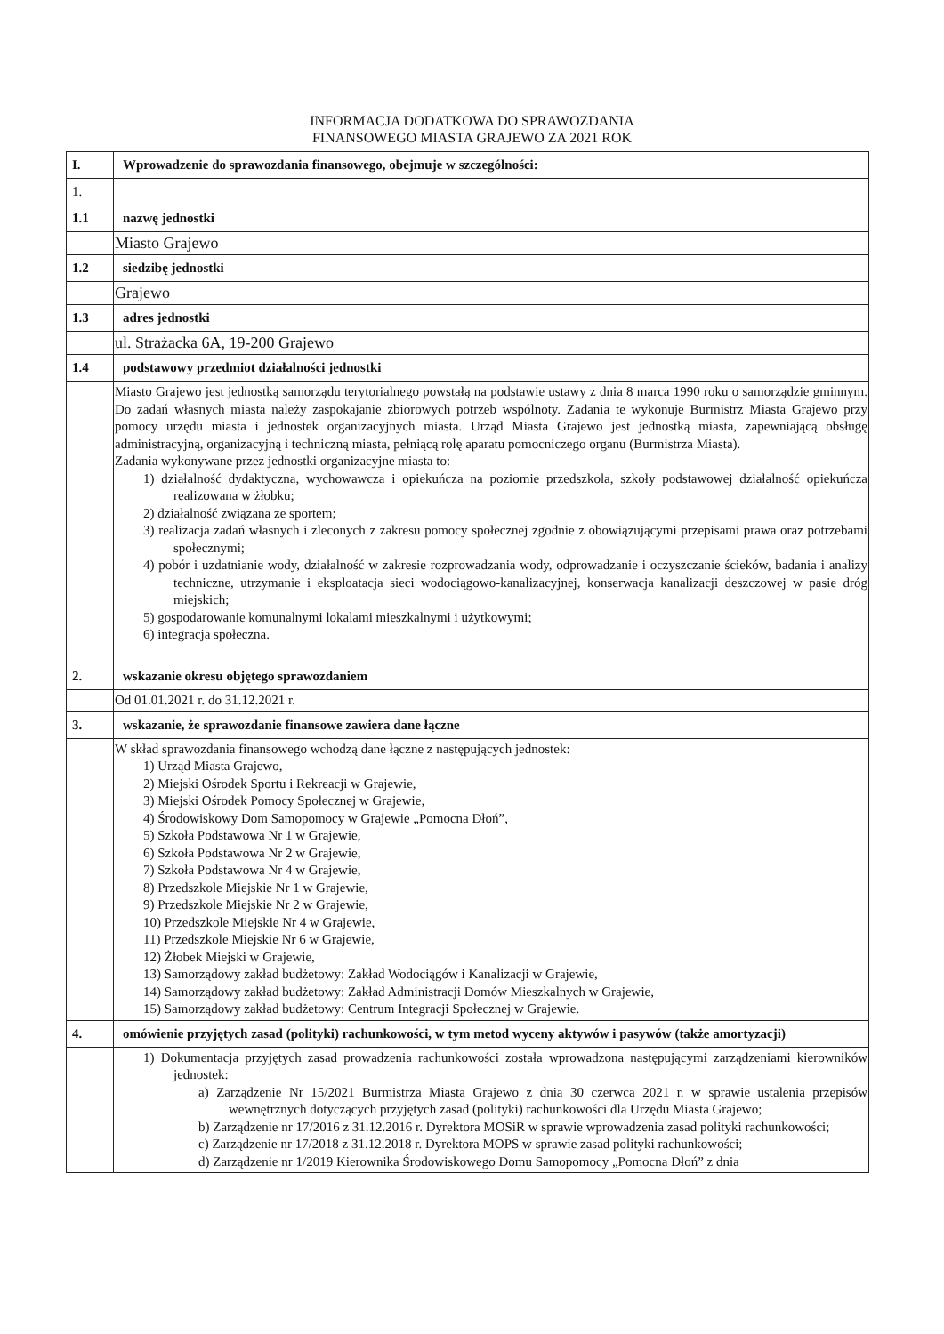INFORMACJA DODATKOWA DO SPRAWOZDANIA
FINANSOWEGO MIASTA GRAJEWO ZA 2021 ROK
| I. | Wprowadzenie do sprawozdania finansowego, obejmuje w szczególności: |
| 1. | |
| 1.1 | nazwę jednostki |
| | Miasto Grajewo |
| 1.2 | siedzibę jednostki |
| | Grajewo |
| 1.3 | adres jednostki |
| | ul. Strażacka 6A, 19-200 Grajewo |
| 1.4 | podstawowy przedmiot działalności jednostki |
| | Miasto Grajewo jest jednostką samorządu terytorialnego powstałą na podstawie ustawy z dnia 8 marca 1990 roku o samorządzie gminnym. Do zadań własnych miasta należy zaspokajanie zbiorowych potrzeb wspólnoty. Zadania te wykonuje Burmistrz Miasta Grajewo przy pomocy urzędu miasta i jednostek organizacyjnych miasta. Urząd Miasta Grajewo jest jednostką miasta, zapewniającą obsługę administracyjną, organizacyjną i techniczną miasta, pełniącą rolę aparatu pomocniczego organu (Burmistrza Miasta). Zadania wykonywane przez jednostki organizacyjne miasta to: 1) działalność dydaktyczna, wychowawcza i opiekuńcza na poziomie przedszkola, szkoły podstawowej działalność opiekuńcza realizowana w żłobku; 2) działalność związana ze sportem; 3) realizacja zadań własnych i zleconych z zakresu pomocy społecznej zgodnie z obowiązującymi przepisami prawa oraz potrzebami społecznymi; 4) pobór i uzdatnianie wody, działalność w zakresie rozprowadzania wody, odprowadzanie i oczyszczanie ścieków, badania i analizy techniczne, utrzymanie i eksploatacja sieci wodociągowo-kanalizacyjnej, konserwacja kanalizacji deszczowej w pasie dróg miejskich; 5) gospodarowanie komunalnymi lokalami mieszkalnymi i użytkowymi; 6) integracja społeczna. |
| 2. | wskazanie okresu objętego sprawozdaniem |
| | Od 01.01.2021 r. do 31.12.2021 r. |
| 3. | wskazanie, że sprawozdanie finansowe zawiera dane łączne |
| | W skład sprawozdania finansowego wchodzą dane łączne z następujących jednostek: 1) Urząd Miasta Grajewo, 2) Miejski Ośrodek Sportu i Rekreacji w Grajewie, 3) Miejski Ośrodek Pomocy Społecznej w Grajewie, 4) Środowiskowy Dom Samopomocy w Grajewie „Pomocna Dłoń”, 5) Szkoła Podstawowa Nr 1 w Grajewie, 6) Szkoła Podstawowa Nr 2 w Grajewie, 7) Szkoła Podstawowa Nr 4 w Grajewie, 8) Przedszkole Miejskie Nr 1 w Grajewie, 9) Przedszkole Miejskie Nr 2 w Grajewie, 10) Przedszkole Miejskie Nr 4 w Grajewie, 11) Przedszkole Miejskie Nr 6 w Grajewie, 12) Żłobek Miejski w Grajewie, 13) Samorządowy zakład budżetowy: Zakład Wodociągów i Kanalizacji w Grajewie, 14) Samorządowy zakład budżetowy: Zakład Administracji Domów Mieszkalnych w Grajewie, 15) Samorządowy zakład budżetowy: Centrum Integracji Społecznej w Grajewie. |
| 4. | omówienie przyjętych zasad (polityki) rachunkowości, w tym metod wyceny aktywów i pasywów (także amortyzacji) |
| | 1) Dokumentacja przyjętych zasad prowadzenia rachunkowości została wprowadzona następującymi zarządzeniami kierowników jednostek: a) Zarządzenie Nr 15/2021 Burmistrza Miasta Grajewo z dnia 30 czerwca 2021 r. w sprawie ustalenia przepisów wewnętrznych dotyczących przyjętych zasad (polityki) rachunkowości dla Urzędu Miasta Grajewo; b) Zarządzenie nr 17/2016 z 31.12.2016 r. Dyrektora MOSiR w sprawie wprowadzenia zasad polityki rachunkowości; c) Zarządzenie nr 17/2018 z 31.12.2018 r. Dyrektora MOPS w sprawie zasad polityki rachunkowości; d) Zarządzenie nr 1/2019 Kierownika Środowiskowego Domu Samopomocy „Pomocna Dłoń” z dnia |